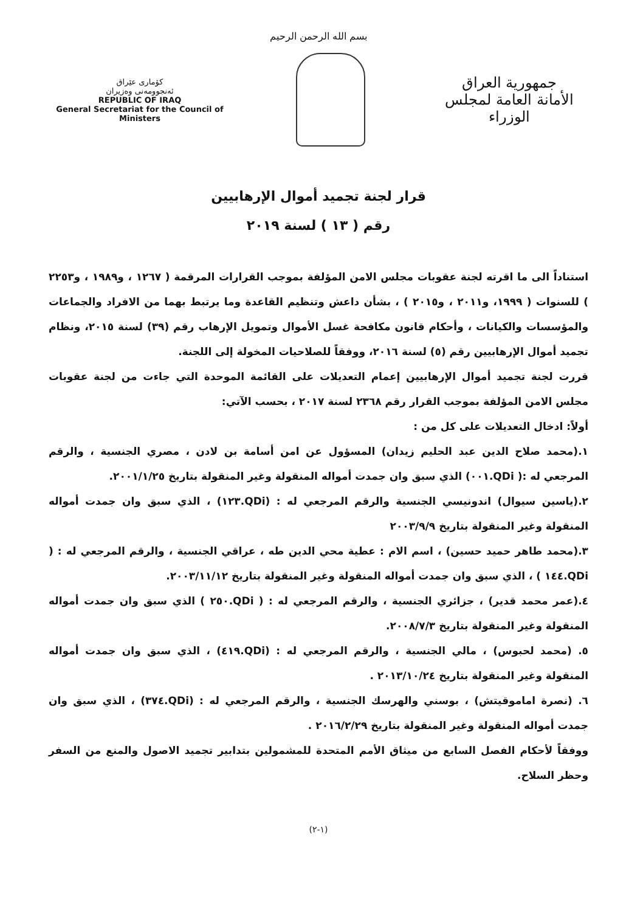بسم الله الرحمن الرحيم
كۆماری عێراق
ئه‌نجوومه‌نی وه‌زیران
REPUBLIC OF IRAQ
General Secretariat for the Council of Ministers
جمهورية العراق
الأمانة العامة لمجلس الوزراء
قرار لجنة تجميد أموال الإرهابيين
رقم ( ١٣ ) لسنة ٢٠١٩
استناداً الى ما اقرته لجنة عقوبات مجلس الامن المؤلفة بموجب القرارات المرقمة ( ١٢٦٧ ، و١٩٨٩ ، و٢٢٥٣ ) للسنوات ( ١٩٩٩، و٢٠١١ ، و٢٠١٥ ) ، بشأن داعش وتنظيم القاعدة وما يرتبط بهما من الافراد والجماعات والمؤسسات والكيانات ، وأحكام قانون مكافحة غسل الأموال وتمويل الإرهاب رقم (٣٩) لسنة ٢٠١٥، ونظام تجميد أموال الإرهابيين رقم (٥) لسنة ٢٠١٦، ووفقاً للصلاحيات المخولة إلى اللجنة.
قررت لجنة تجميد أموال الإرهابيين إعمام التعديلات على القائمة الموحدة التي جاءت من لجنة عقوبات مجلس الامن المؤلفة بموجب القرار رقم ٢٣٦٨ لسنة ٢٠١٧ ، بحسب الآتي:
أولاً: ادخال التعديلات على كل من :
١.(محمد صلاح الدين عبد الحليم زيدان) المسؤول عن امن أسامة بن لادن ، مصري الجنسية ، والرقم المرجعي له :( QDi.٠٠١) الذي سبق وان جمدت أمواله المنقولة وغير المنقولة بتاريخ ٢٠٠١/١/٢٥.
٢.(ياسين سيوال) اندونيسي الجنسية والرقم المرجعي له : (QDi.١٢٣) ، الذي سبق وان جمدت أمواله المنقولة وغير المنقولة بتاريخ ٢٠٠٣/٩/٩
٣.(محمد طاهر حميد حسين) ، اسم الام : عطية محي الدين طه ، عراقي الجنسية ، والرقم المرجعي له : ( QDi.١٤٤ ) ، الذي سبق وان جمدت أمواله المنقولة وغير المنقولة بتاريخ ٢٠٠٣/١١/١٢.
٤.(عمر محمد قدير) ، جزائري الجنسية ، والرقم المرجعي له : ( QDi.٢٥٠ ) الذي سبق وان جمدت أمواله المنقولة وغير المنقولة بتاريخ ٢٠٠٨/٧/٣.
٥. (محمد لحبوس) ، مالي الجنسية ، والرقم المرجعي له : (QDi.٤١٩) ، الذي سبق وان جمدت أمواله المنقولة وغير المنقولة بتاريخ ٢٠١٣/١٠/٢٤ .
٦. (نصرة اماموقيتش) ، بوسني والهرسك الجنسية ، والرقم المرجعي له : (QDi.٣٧٤) ، الذي سبق وان جمدت أمواله المنقولة وغير المنقولة بتاريخ ٢٠١٦/٢/٢٩ .
ووفقاً لأحكام الفصل السابع من ميثاق الأمم المتحدة للمشمولين بتدابير تجميد الاصول والمنع من السفر وحظر السلاح.
(١-٢)